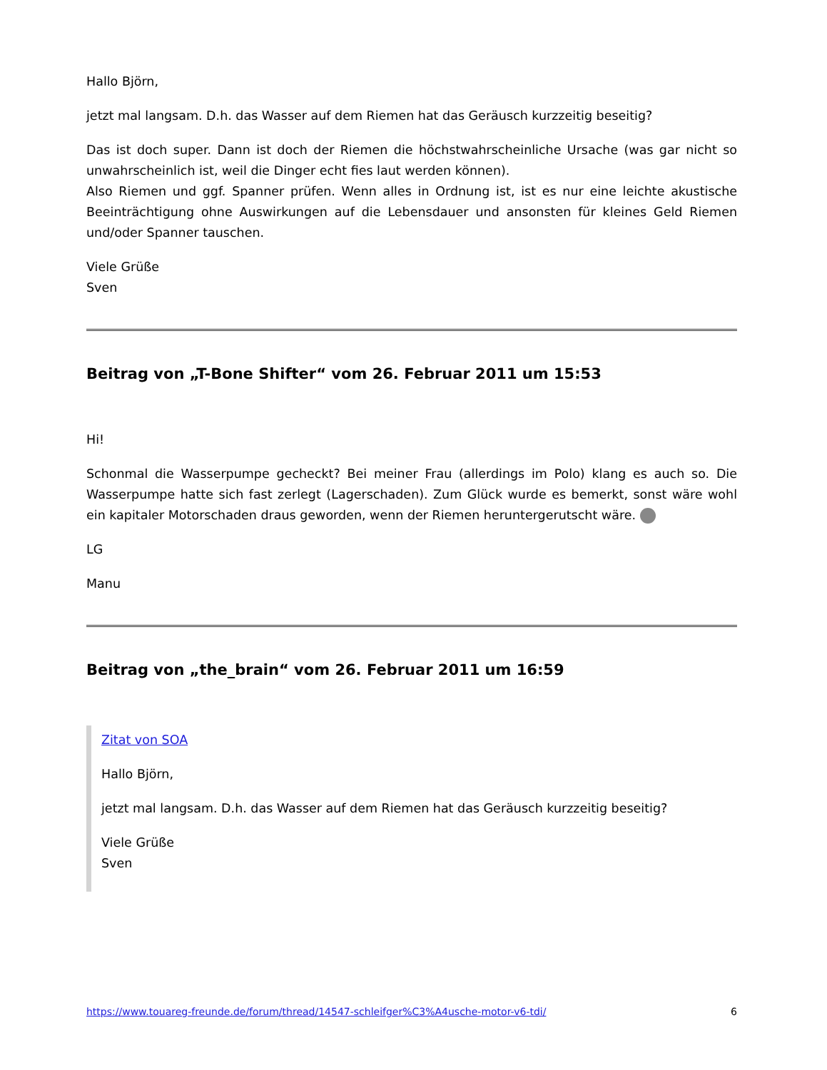Hallo Björn,
jetzt mal langsam. D.h. das Wasser auf dem Riemen hat das Geräusch kurzzeitig beseitig?
Das ist doch super. Dann ist doch der Riemen die höchstwahrscheinliche Ursache (was gar nicht so unwahrscheinlich ist, weil die Dinger echt fies laut werden können).
Also Riemen und ggf. Spanner prüfen. Wenn alles in Ordnung ist, ist es nur eine leichte akustische Beeinträchtigung ohne Auswirkungen auf die Lebensdauer und ansonsten für kleines Geld Riemen und/oder Spanner tauschen.
Viele Grüße
Sven
Beitrag von „T-Bone Shifter“ vom 26. Februar 2011 um 15:53
Hi!
Schonmal die Wasserpumpe gecheckt? Bei meiner Frau (allerdings im Polo) klang es auch so. Die Wasserpumpe hatte sich fast zerlegt (Lagerschaden). Zum Glück wurde es bemerkt, sonst wäre wohl ein kapitaler Motorschaden draus geworden, wenn der Riemen heruntergerutscht wäre.
LG
Manu
Beitrag von „the_brain“ vom 26. Februar 2011 um 16:59
Zitat von SOA
Hallo Björn,
jetzt mal langsam. D.h. das Wasser auf dem Riemen hat das Geräusch kurzzeitig beseitig?
Viele Grüße
Sven
https://www.touareg-freunde.de/forum/thread/14547-schleifger%C3%A4usche-motor-v6-tdi/ 6